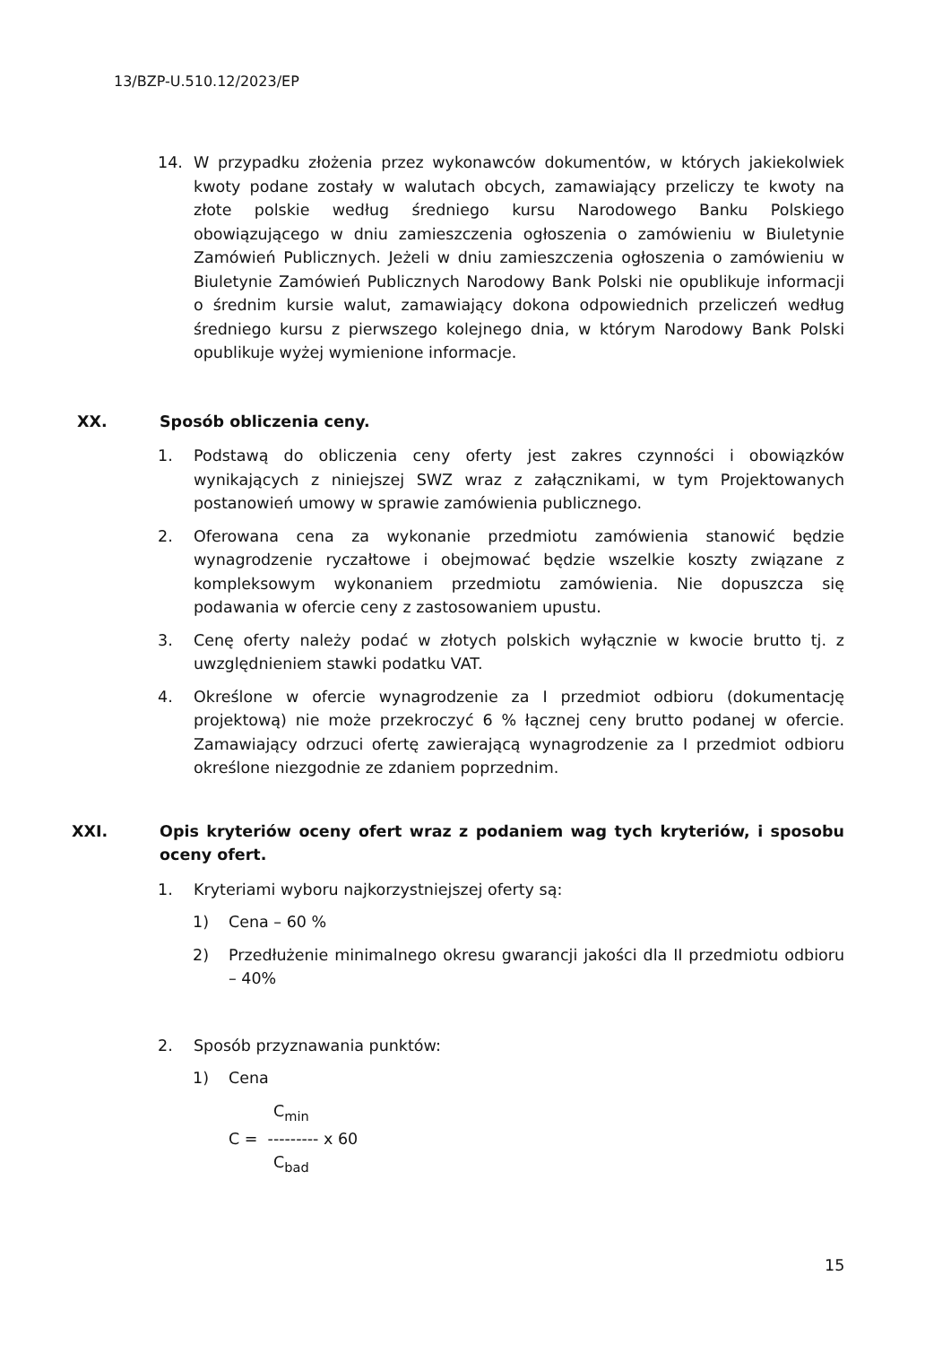13/BZP-U.510.12/2023/EP
14. W przypadku złożenia przez wykonawców dokumentów, w których jakiekolwiek kwoty podane zostały w walutach obcych, zamawiający przeliczy te kwoty na złote polskie według średniego kursu Narodowego Banku Polskiego obowiązującego w dniu zamieszczenia ogłoszenia o zamówieniu w Biuletynie Zamówień Publicznych. Jeżeli w dniu zamieszczenia ogłoszenia o zamówieniu w Biuletynie Zamówień Publicznych Narodowy Bank Polski nie opublikuje informacji o średnim kursie walut, zamawiający dokona odpowiednich przeliczeń według średniego kursu z pierwszego kolejnego dnia, w którym Narodowy Bank Polski opublikuje wyżej wymienione informacje.
XX. Sposób obliczenia ceny.
1. Podstawą do obliczenia ceny oferty jest zakres czynności i obowiązków wynikających z niniejszej SWZ wraz z załącznikami, w tym Projektowanych postanowień umowy w sprawie zamówienia publicznego.
2. Oferowana cena za wykonanie przedmiotu zamówienia stanowić będzie wynagrodzenie ryczałtowe i obejmować będzie wszelkie koszty związane z kompleksowym wykonaniem przedmiotu zamówienia. Nie dopuszcza się podawania w ofercie ceny z zastosowaniem upustu.
3. Cenę oferty należy podać w złotych polskich wyłącznie w kwocie brutto tj. z uwzględnieniem stawki podatku VAT.
4. Określone w ofercie wynagrodzenie za I przedmiot odbioru (dokumentację projektową) nie może przekroczyć 6 % łącznej ceny brutto podanej w ofercie. Zamawiający odrzuci ofertę zawierającą wynagrodzenie za I przedmiot odbioru określone niezgodnie ze zdaniem poprzednim.
XXI. Opis kryteriów oceny ofert wraz z podaniem wag tych kryteriów, i sposobu oceny ofert.
1. Kryteriami wyboru najkorzystniejszej oferty są:
1) Cena – 60 %
2) Przedłużenie minimalnego okresu gwarancji jakości dla II przedmiotu odbioru – 40%
2. Sposób przyznawania punktów:
1) Cena
C<sub>min</sub>
C = --------- x 60
C<sub>bad</sub>
15